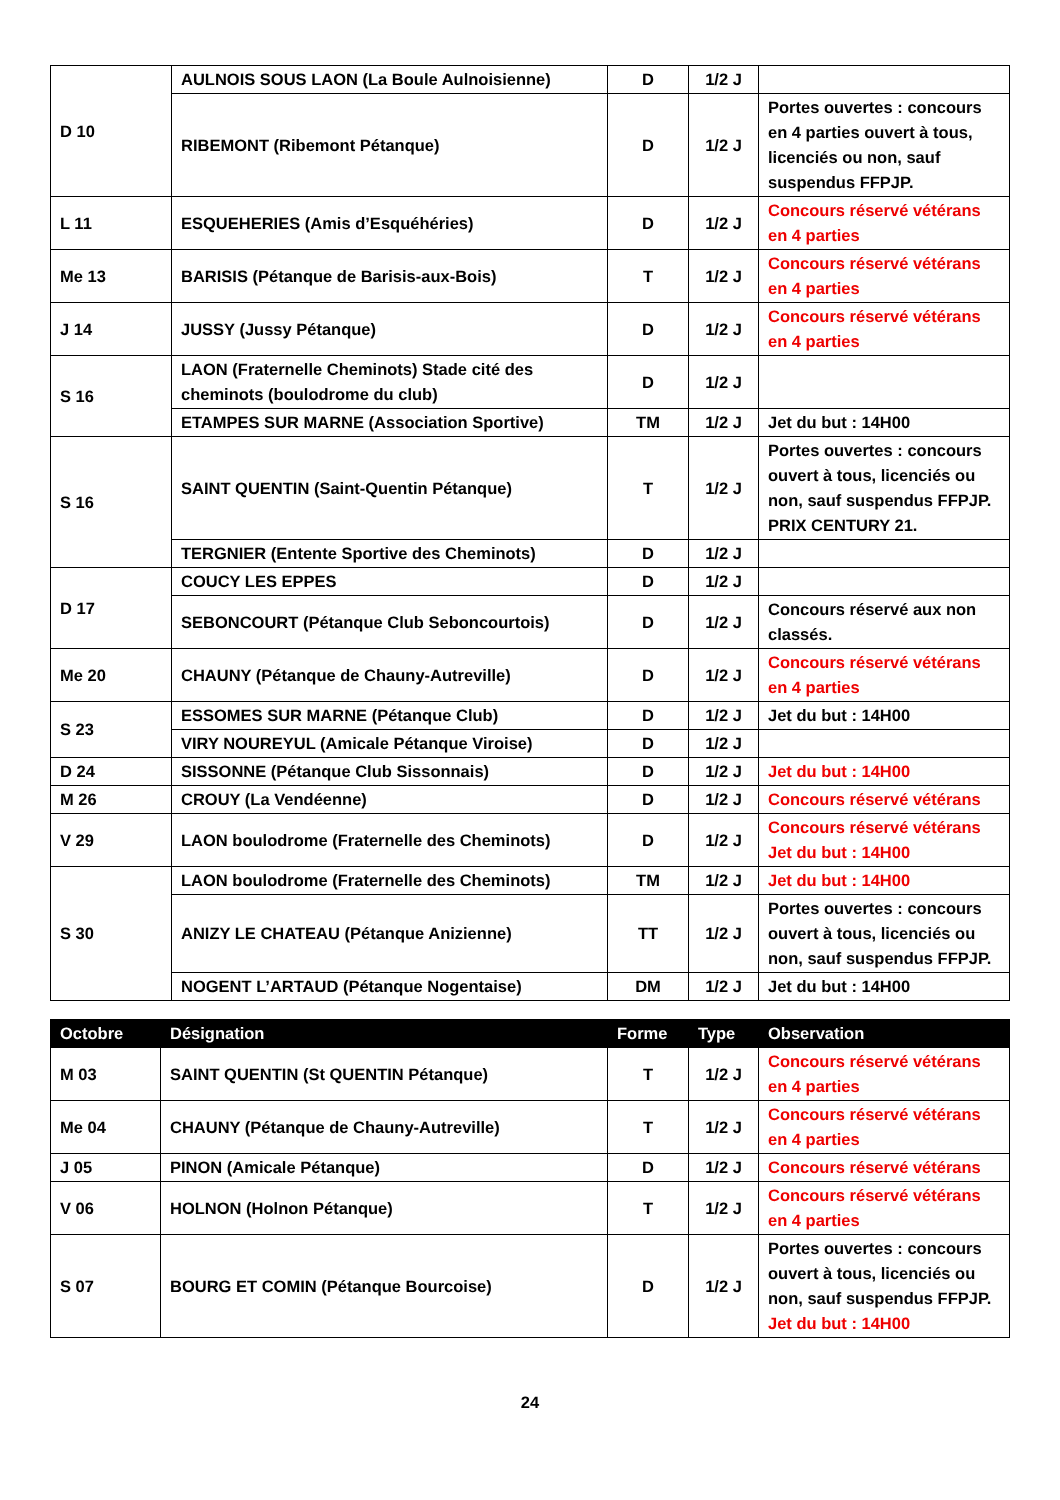| D 10 | AULNOIS SOUS LAON (La Boule Aulnoisienne) | D | 1/2 J | |
| | RIBEMONT (Ribemont Pétanque) | D | 1/2 J | Portes ouvertes : concours en 4 parties ouvert à tous, licenciés ou non, sauf suspendus FFPJP. |
| L 11 | ESQUEHERIES (Amis d’Esquéhéries) | D | 1/2 J | Concours réservé vétérans en 4 parties |
| Me 13 | BARISIS (Pétanque de Barisis-aux-Bois) | T | 1/2 J | Concours réservé vétérans en 4 parties |
| J 14 | JUSSY (Jussy Pétanque) | D | 1/2 J | Concours réservé vétérans en 4 parties |
| S 16 | LAON (Fraternelle Cheminots) Stade cité des cheminots (boulodrome du club) | D | 1/2 J | |
| | ETAMPES SUR MARNE (Association Sportive) | TM | 1/2 J | Jet du but : 14H00 |
| S 16 | SAINT QUENTIN (Saint-Quentin Pétanque) | T | 1/2 J | Portes ouvertes : concours ouvert à tous, licenciés ou non, sauf suspendus FFPJP. PRIX CENTURY 21. |
| | TERGNIER (Entente Sportive des Cheminots) | D | 1/2 J | |
| D 17 | COUCY LES EPPES | D | 1/2 J | |
| | SEBONCOURT (Pétanque Club Seboncourtois) | D | 1/2 J | Concours réservé aux non classés. |
| Me 20 | CHAUNY (Pétanque de Chauny-Autreville) | D | 1/2 J | Concours réservé vétérans en 4 parties |
| S 23 | ESSOMES SUR MARNE (Pétanque Club) | D | 1/2 J | Jet du but : 14H00 |
| | VIRY NOUREYUL (Amicale Pétanque Viroise) | D | 1/2 J | |
| D 24 | SISSONNE (Pétanque Club Sissonnais) | D | 1/2 J | Jet du but : 14H00 |
| M 26 | CROUY (La Vendéenne) | D | 1/2 J | Concours réservé vétérans |
| V 29 | LAON boulodrome (Fraternelle des Cheminots) | D | 1/2 J | Concours réservé vétérans Jet du but : 14H00 |
| S 30 | LAON boulodrome (Fraternelle des Cheminots) | TM | 1/2 J | Jet du but : 14H00 |
| | ANIZY LE CHATEAU (Pétanque Anizienne) | TT | 1/2 J | Portes ouvertes : concours ouvert à tous, licenciés ou non, sauf suspendus FFPJP. |
| | NOGENT L’ARTAUD (Pétanque Nogentaise) | DM | 1/2 J | Jet du but : 14H00 |
| Octobre | Désignation | Forme | Type | Observation |
| --- | --- | --- | --- | --- |
| M 03 | SAINT QUENTIN (St QUENTIN Pétanque) | T | 1/2 J | Concours réservé vétérans en 4 parties |
| Me 04 | CHAUNY (Pétanque de Chauny-Autreville) | T | 1/2 J | Concours réservé vétérans en 4 parties |
| J 05 | PINON (Amicale Pétanque) | D | 1/2 J | Concours réservé vétérans |
| V 06 | HOLNON (Holnon Pétanque) | T | 1/2 J | Concours réservé vétérans en 4 parties |
| S 07 | BOURG ET COMIN (Pétanque Bourcoise) | D | 1/2 J | Portes ouvertes : concours ouvert à tous, licenciés ou non, sauf suspendus FFPJP. Jet du but : 14H00 |
24